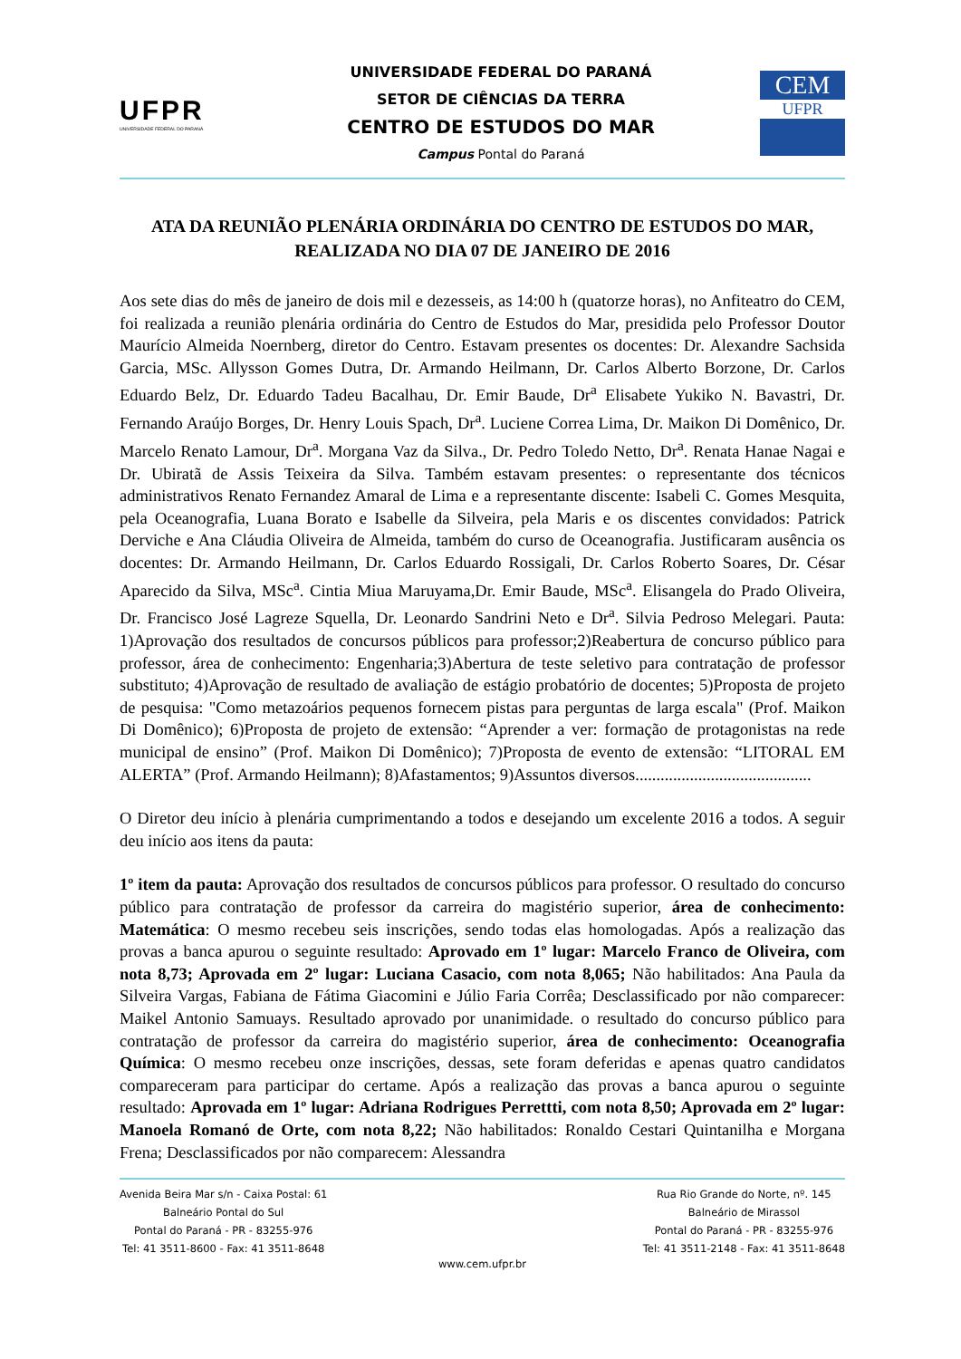UFPR
UNIVERSIDADE FEDERAL DO PARANÁ
UNIVERSIDADE FEDERAL DO PARANÁ
SETOR DE CIÊNCIAS DA TERRA
CENTRO DE ESTUDOS DO MAR
Campus Pontal do Paraná
CEM
UFPR
ATA DA REUNIÃO PLENÁRIA ORDINÁRIA DO CENTRO DE ESTUDOS DO MAR, REALIZADA NO DIA 07 DE JANEIRO DE 2016
Aos sete dias do mês de janeiro de dois mil e dezesseis, as 14:00 h (quatorze horas), no Anfiteatro do CEM, foi realizada a reunião plenária ordinária do Centro de Estudos do Mar, presidida pelo Professor Doutor Maurício Almeida Noernberg, diretor do Centro. Estavam presentes os docentes: Dr. Alexandre Sachsida Garcia, MSc. Allysson Gomes Dutra, Dr. Armando Heilmann, Dr. Carlos Alberto Borzone, Dr. Carlos Eduardo Belz, Dr. Eduardo Tadeu Bacalhau, Dr. Emir Baude, Dr<sup>a</sup> Elisabete Yukiko N. Bavastri, Dr. Fernando Araújo Borges, Dr. Henry Louis Spach, Dr<sup>a</sup>. Luciene Correa Lima, Dr. Maikon Di Domênico, Dr. Marcelo Renato Lamour, Dr<sup>a</sup>. Morgana Vaz da Silva., Dr. Pedro Toledo Netto, Dr<sup>a</sup>. Renata Hanae Nagai e Dr. Ubiratã de Assis Teixeira da Silva. Também estavam presentes: o representante dos técnicos administrativos Renato Fernandez Amaral de Lima e a representante discente: Isabeli C. Gomes Mesquita, pela Oceanografia, Luana Borato e Isabelle da Silveira, pela Maris e os discentes convidados: Patrick Derviche e Ana Cláudia Oliveira de Almeida, também do curso de Oceanografia. Justificaram ausência os docentes: Dr. Armando Heilmann, Dr. Carlos Eduardo Rossigali, Dr. Carlos Roberto Soares, Dr. César Aparecido da Silva, MSc<sup>a</sup>. Cintia Miua Maruyama,Dr. Emir Baude, MSc<sup>a</sup>. Elisangela do Prado Oliveira, Dr. Francisco José Lagreze Squella, Dr. Leonardo Sandrini Neto e Dr<sup>a</sup>. Silvia Pedroso Melegari. Pauta: 1)Aprovação dos resultados de concursos públicos para professor;2)Reabertura de concurso público para professor, área de conhecimento: Engenharia;3)Abertura de teste seletivo para contratação de professor substituto; 4)Aprovação de resultado de avaliação de estágio probatório de docentes; 5)Proposta de projeto de pesquisa: "Como metazoários pequenos fornecem pistas para perguntas de larga escala" (Prof. Maikon Di Domênico); 6)Proposta de projeto de extensão: “Aprender a ver: formação de protagonistas na rede municipal de ensino” (Prof. Maikon Di Domênico); 7)Proposta de evento de extensão: “LITORAL EM ALERTA” (Prof. Armando Heilmann); 8)Afastamentos; 9)Assuntos diversos..........................................
O Diretor deu início à plenária cumprimentando a todos e desejando um excelente 2016 a todos. A seguir deu início aos itens da pauta:
1º item da pauta: Aprovação dos resultados de concursos públicos para professor. O resultado do concurso público para contratação de professor da carreira do magistério superior, área de conhecimento: Matemática: O mesmo recebeu seis inscrições, sendo todas elas homologadas. Após a realização das provas a banca apurou o seguinte resultado: Aprovado em 1º lugar: Marcelo Franco de Oliveira, com nota 8,73; Aprovada em 2º lugar: Luciana Casacio, com nota 8,065; Não habilitados: Ana Paula da Silveira Vargas, Fabiana de Fátima Giacomini e Júlio Faria Corrêa; Desclassificado por não comparecer: Maikel Antonio Samuays. Resultado aprovado por unanimidade. o resultado do concurso público para contratação de professor da carreira do magistério superior, área de conhecimento: Oceanografia Química: O mesmo recebeu onze inscrições, dessas, sete foram deferidas e apenas quatro candidatos compareceram para participar do certame. Após a realização das provas a banca apurou o seguinte resultado: Aprovada em 1º lugar: Adriana Rodrigues Perrettti, com nota 8,50; Aprovada em 2º lugar: Manoela Romanó de Orte, com nota 8,22; Não habilitados: Ronaldo Cestari Quintanilha e Morgana Frena; Desclassificados por não comparecem: Alessandra
Avenida Beira Mar s/n - Caixa Postal: 61
Balneário Pontal do Sul
Pontal do Paraná - PR - 83255-976
Tel: 41 3511-8600 - Fax: 41 3511-8648
Rua Rio Grande do Norte, nº. 145
Balneário de Mirassol
Pontal do Paraná - PR - 83255-976
Tel: 41 3511-2148 - Fax: 41 3511-8648
www.cem.ufpr.br